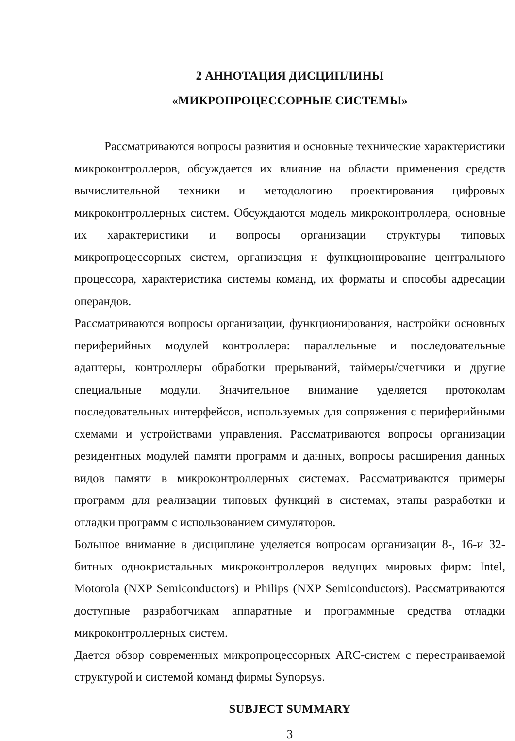2 АННОТАЦИЯ ДИСЦИПЛИНЫ
«МИКРОПРОЦЕССОРНЫЕ СИСТЕМЫ»
Рассматриваются вопросы развития и основные технические характеристики микроконтроллеров, обсуждается их влияние на области применения средств вычислительной техники и методологию проектирования цифровых микроконтроллерных систем. Обсуждаются модель микроконтроллера, основные их характеристики и вопросы организации структуры типовых микропроцессорных систем, организация и функционирование центрального процессора, характеристика системы команд, их форматы и способы адресации операндов.
Рассматриваются вопросы организации, функционирования, настройки основных периферийных модулей контроллера: параллельные и последовательные адаптеры, контроллеры обработки прерываний, таймеры/счетчики и другие специальные модули. Значительное внимание уделяется протоколам последовательных интерфейсов, используемых для сопряжения с периферийными схемами и устройствами управления. Рассматриваются вопросы организации резидентных модулей памяти программ и данных, вопросы расширения данных видов памяти в микроконтроллерных системах. Рассматриваются примеры программ для реализации типовых функций в системах, этапы разработки и отладки программ с использованием симуляторов.
Большое внимание в дисциплине уделяется вопросам организации 8-, 16-и 32-битных однокристальных микроконтроллеров ведущих мировых фирм: Intel, Motorola (NXP Semiconductors) и Philips (NXP Semiconductors). Рассматриваются доступные разработчикам аппаратные и программные средства отладки микроконтроллерных систем.
Дается обзор современных микропроцессорных ARC-систем с перестраиваемой структурой и системой команд фирмы Synopsys.
SUBJECT SUMMARY
3